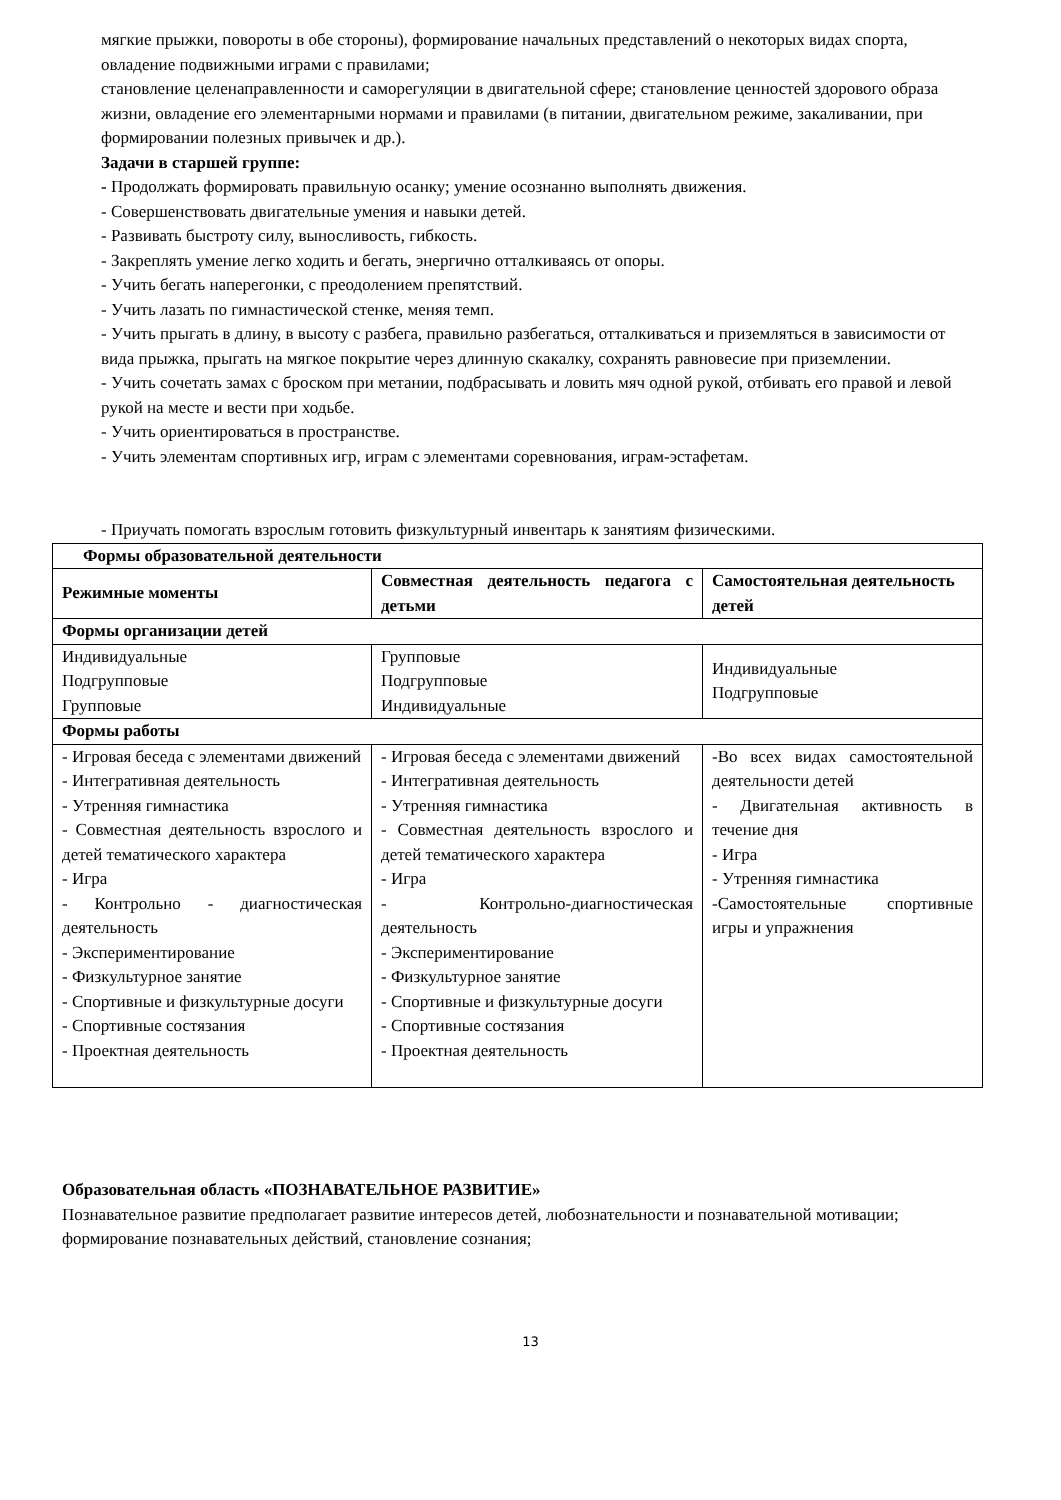мягкие прыжки, повороты в обе стороны), формирование начальных представлений о некоторых видах спорта, овладение подвижными играми с правилами;
становление целенаправленности и саморегуляции в двигательной сфере; становление ценностей здорового образа жизни, овладение его элементарными нормами и правилами (в питании, двигательном режиме, закаливании, при формировании полезных привычек и др.).
Задачи в старшей группе:
- Продолжать формировать правильную осанку; умение осознанно выполнять движения.
- Совершенствовать двигательные умения и навыки детей.
- Развивать быстроту силу, выносливость, гибкость.
- Закреплять умение легко ходить и бегать, энергично отталкиваясь от опоры.
- Учить бегать наперегонки, с преодолением препятствий.
- Учить лазать по гимнастической стенке, меняя темп.
- Учить прыгать в длину, в высоту с разбега, правильно разбегаться, отталкиваться и приземляться в зависимости от вида прыжка, прыгать на мягкое покрытие через длинную скакалку, сохранять равновесие при приземлении.
- Учить сочетать замах с броском при метании, подбрасывать и ловить мяч одной рукой, отбивать его правой и левой рукой на месте и вести при ходьбе.
- Учить ориентироваться в пространстве.
- Учить элементам спортивных игр, играм с элементами соревнования, играм-эстафетам.
- Приучать помогать взрослым готовить физкультурный инвентарь к занятиям физическими.
| Формы образовательной деятельности | | |
| --- | --- | --- |
| Режимные моменты | Совместная деятельность педагога с детьми | Самостоятельная деятельность детей |
| Формы организации детей | | |
| Индивидуальные Подгрупповые Групповые | Групповые Подгрупповые Индивидуальные | Индивидуальные Подгрупповые |
| Формы работы | | |
| - Игровая беседа с элементами движений - Интегративная деятельность - Утренняя гимнастика - Совместная деятельность взрослого и детей тематического характера - Игра - Контрольно - диагностическая деятельность - Экспериментирование - Физкультурное занятие - Спортивные и физкультурные досуги - Спортивные состязания - Проектная деятельность | - Игровая беседа с элементами движений - Интегративная деятельность - Утренняя гимнастика - Совместная деятельность взрослого и детей тематического характера - Игра - Контрольно-диагностическая деятельность - Экспериментирование - Физкультурное занятие - Спортивные и физкультурные досуги - Спортивные состязания - Проектная деятельность | -Во всех видах самостоятельной деятельности детей - Двигательная активность в течение дня - Игра - Утренняя гимнастика -Самостоятельные спортивные игры и упражнения |
Образовательная область «ПОЗНАВАТЕЛЬНОЕ РАЗВИТИЕ»
Познавательное развитие предполагает развитие интересов детей, любознательности и познавательной мотивации; формирование познавательных действий, становление сознания;
13